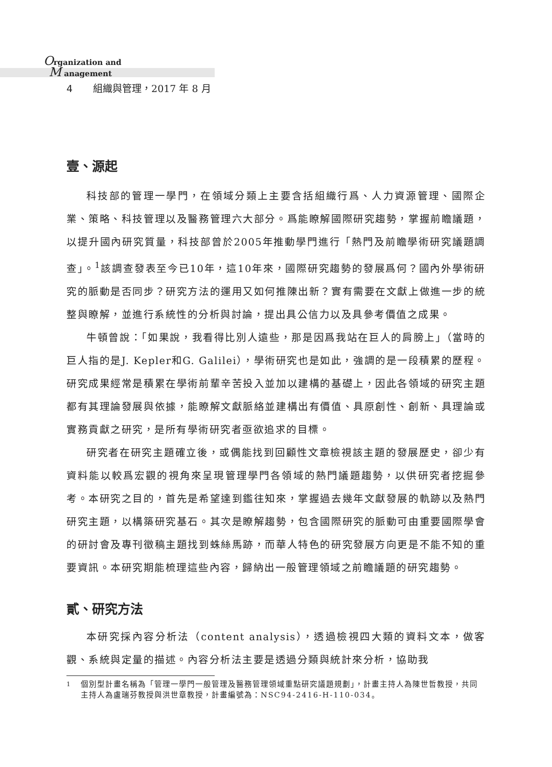Organization and
M anagement
4 組織與管理，2017 年 8 月
壹、源起
科技部的管理一學門，在領域分類上主要含括組織行爲、人力資源管理、國際企業、策略、科技管理以及醫務管理六大部分。爲能瞭解國際研究趨勢，掌握前瞻議題，以提升國內研究質量，科技部曾於2005年推動學門進行「熱門及前瞻學術研究議題調查」。<sup>1</sup>該調查發表至今已10年，這10年來，國際研究趨勢的發展爲何？國內外學術研究的脈動是否同步？研究方法的運用又如何推陳出新？實有需要在文獻上做進一步的統整與瞭解，並進行系統性的分析與討論，提出具公信力以及具參考價值之成果。
牛頓曾說：「如果說，我看得比別人遠些，那是因爲我站在巨人的肩膀上」（當時的巨人指的是J. Kepler和G. Galilei），學術研究也是如此，強調的是一段積累的歷程。研究成果經常是積累在學術前輩辛苦投入並加以建構的基礎上，因此各領域的研究主題都有其理論發展與依據，能瞭解文獻脈絡並建構出有價值、具原創性、創新、具理論或實務貢獻之研究，是所有學術研究者亟欲追求的目標。
研究者在研究主題確立後，或偶能找到回顧性文章檢視該主題的發展歷史，卻少有資料能以較爲宏觀的視角來呈現管理學門各領域的熱門議題趨勢，以供研究者挖掘參考。本研究之目的，首先是希望達到鑑往知來，掌握過去幾年文獻發展的軌跡以及熱門研究主題，以構築研究基石。其次是瞭解趨勢，包含國際研究的脈動可由重要國際學會的研討會及專刊徵稿主題找到蛛絲馬跡，而華人特色的研究發展方向更是不能不知的重要資訊。本研究期能梳理這些內容，歸納出一般管理領域之前瞻議題的研究趨勢。
貳、研究方法
本研究採內容分析法（content analysis），透過檢視四大類的資料文本，做客觀、系統與定量的描述。內容分析法主要是透過分類與統計來分析，協助我
<sup>1</sup> 個別型計畫名稱為「管理一學門一般管理及醫務管理領域重點研究議題規劃」，計畫主持人為陳世哲教授，共同主持人為盧瑞芬教授與洪世章教授，計畫編號為：NSC94-2416-H-110-034。